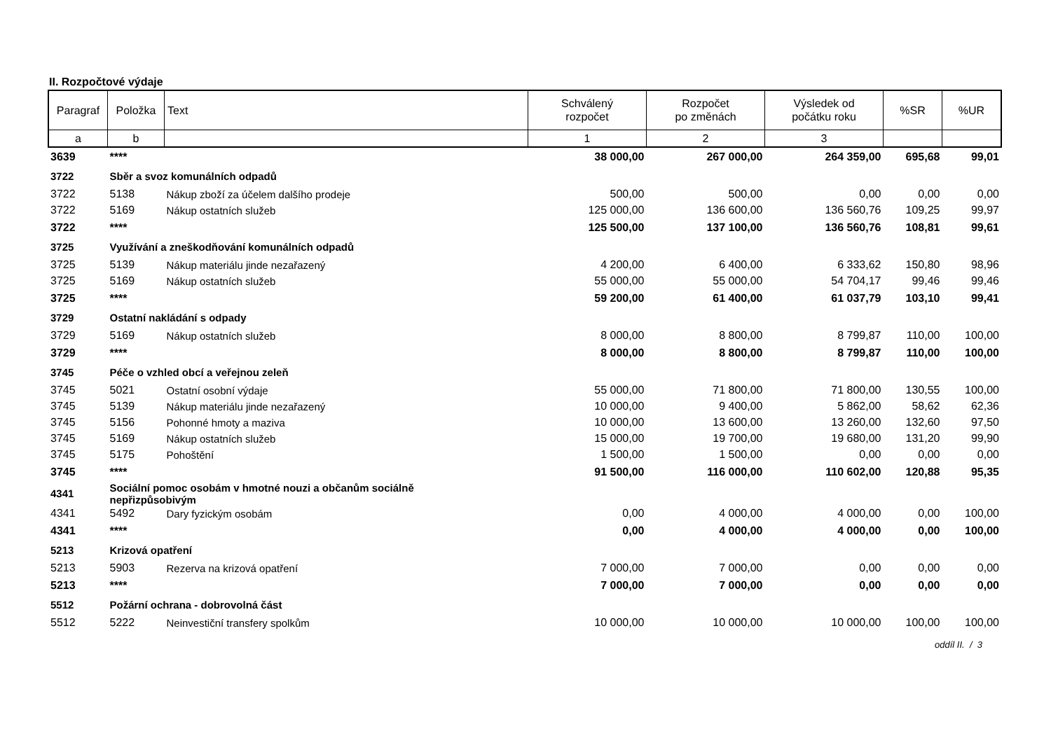II. Rozpočtové výdaje
| Paragraf | Položka | Text | Schválený rozpočet | Rozpočet po změnách | Výsledek od počátku roku | %SR | %UR |
| --- | --- | --- | --- | --- | --- | --- | --- |
| a | b | | 1 | 2 | 3 | | |
| 3639 | **** | | 38 000,00 | 267 000,00 | 264 359,00 | 695,68 | 99,01 |
| 3722 | Sběr a svoz komunálních odpadů | | | | | | |
| 3722 | 5138 | Nákup zboží za účelem dalšího prodeje | 500,00 | 500,00 | 0,00 | 0,00 | 0,00 |
| 3722 | 5169 | Nákup ostatních služeb | 125 000,00 | 136 600,00 | 136 560,76 | 109,25 | 99,97 |
| 3722 | **** | | 125 500,00 | 137 100,00 | 136 560,76 | 108,81 | 99,61 |
| 3725 | Využívání a zneškodňování komunálních odpadů | | | | | | |
| 3725 | 5139 | Nákup materiálu jinde nezařazený | 4 200,00 | 6 400,00 | 6 333,62 | 150,80 | 98,96 |
| 3725 | 5169 | Nákup ostatních služeb | 55 000,00 | 55 000,00 | 54 704,17 | 99,46 | 99,46 |
| 3725 | **** | | 59 200,00 | 61 400,00 | 61 037,79 | 103,10 | 99,41 |
| 3729 | Ostatní nakládání s odpady | | | | | | |
| 3729 | 5169 | Nákup ostatních služeb | 8 000,00 | 8 800,00 | 8 799,87 | 110,00 | 100,00 |
| 3729 | **** | | 8 000,00 | 8 800,00 | 8 799,87 | 110,00 | 100,00 |
| 3745 | Péče o vzhled obcí a veřejnou zeleň | | | | | | |
| 3745 | 5021 | Ostatní osobní výdaje | 55 000,00 | 71 800,00 | 71 800,00 | 130,55 | 100,00 |
| 3745 | 5139 | Nákup materiálu jinde nezařazený | 10 000,00 | 9 400,00 | 5 862,00 | 58,62 | 62,36 |
| 3745 | 5156 | Pohonné hmoty a maziva | 10 000,00 | 13 600,00 | 13 260,00 | 132,60 | 97,50 |
| 3745 | 5169 | Nákup ostatních služeb | 15 000,00 | 19 700,00 | 19 680,00 | 131,20 | 99,90 |
| 3745 | 5175 | Pohoštění | 1 500,00 | 1 500,00 | 0,00 | 0,00 | 0,00 |
| 3745 | **** | | 91 500,00 | 116 000,00 | 110 602,00 | 120,88 | 95,35 |
| 4341 | Sociální pomoc osobám v hmotné nouzi a občanům sociálně nepřizpůsobivým | | | | | | |
| 4341 | 5492 | Dary fyzickým osobám | 0,00 | 4 000,00 | 4 000,00 | 0,00 | 100,00 |
| 4341 | **** | | 0,00 | 4 000,00 | 4 000,00 | 0,00 | 100,00 |
| 5213 | Krizová opatření | | | | | | |
| 5213 | 5903 | Rezerva na krizová opatření | 7 000,00 | 7 000,00 | 0,00 | 0,00 | 0,00 |
| 5213 | **** | | 7 000,00 | 7 000,00 | 0,00 | 0,00 | 0,00 |
| 5512 | Požární ochrana - dobrovolná část | | | | | | |
| 5512 | 5222 | Neinvestiční transfery spolkům | 10 000,00 | 10 000,00 | 10 000,00 | 100,00 | 100,00 |
oddíl II. / 3